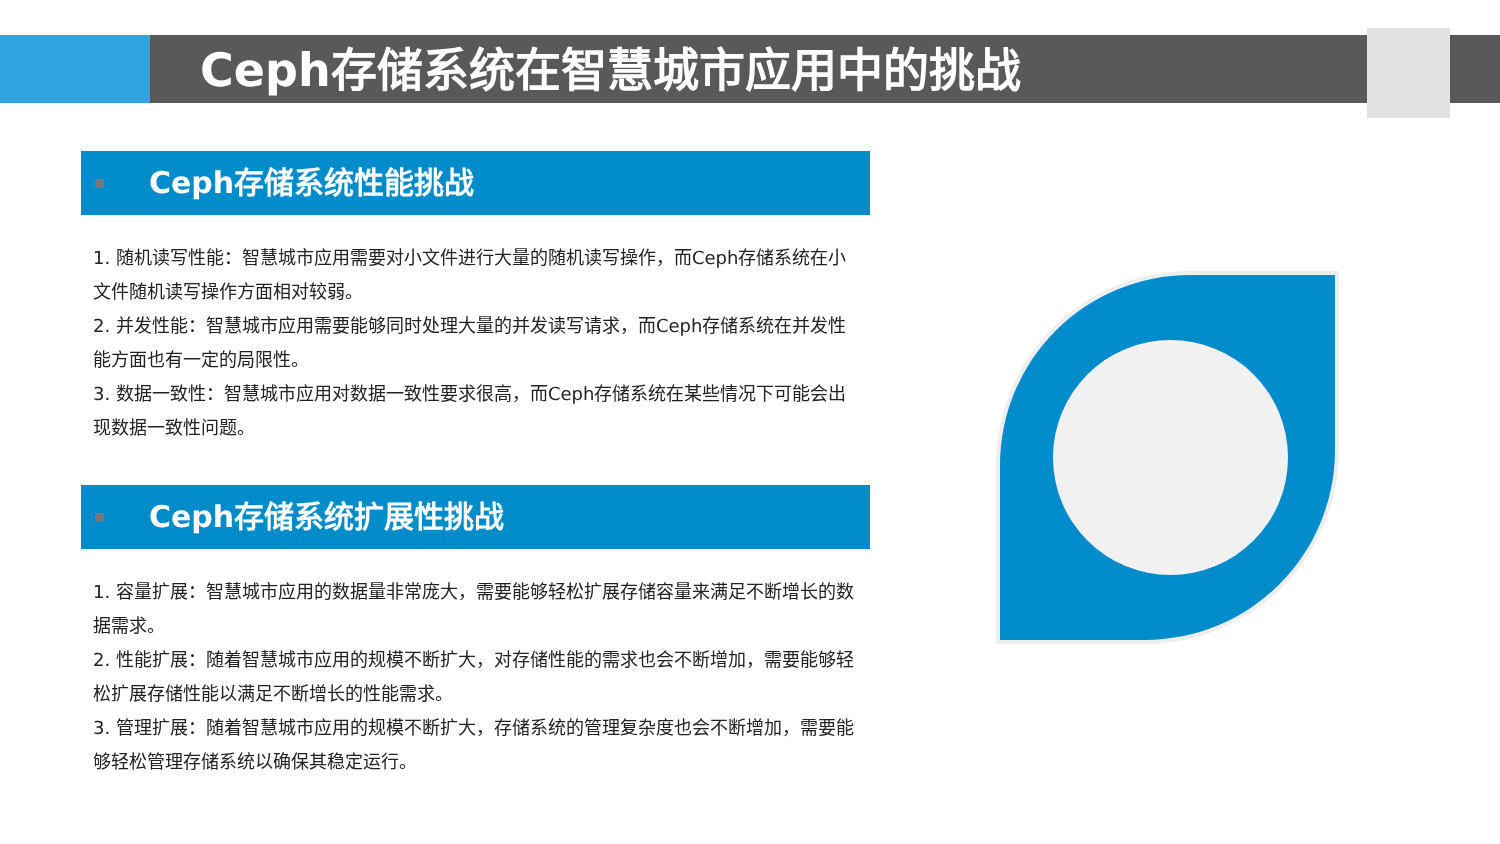Ceph存储系统在智慧城市应用中的挑战
Ceph存储系统性能挑战
1. 随机读写性能：智慧城市应用需要对小文件进行大量的随机读写操作，而Ceph存储系统在小文件随机读写操作方面相对较弱。
2. 并发性能：智慧城市应用需要能够同时处理大量的并发读写请求，而Ceph存储系统在并发性能方面也有一定的局限性。
3. 数据一致性：智慧城市应用对数据一致性要求很高，而Ceph存储系统在某些情况下可能会出现数据一致性问题。
Ceph存储系统扩展性挑战
1. 容量扩展：智慧城市应用的数据量非常庞大，需要能够轻松扩展存储容量来满足不断增长的数据需求。
2. 性能扩展：随着智慧城市应用的规模不断扩大，对存储性能的需求也会不断增加，需要能够轻松扩展存储性能以满足不断增长的性能需求。
3. 管理扩展：随着智慧城市应用的规模不断扩大，存储系统的管理复杂度也会不断增加，需要能够轻松管理存储系统以确保其稳定运行。